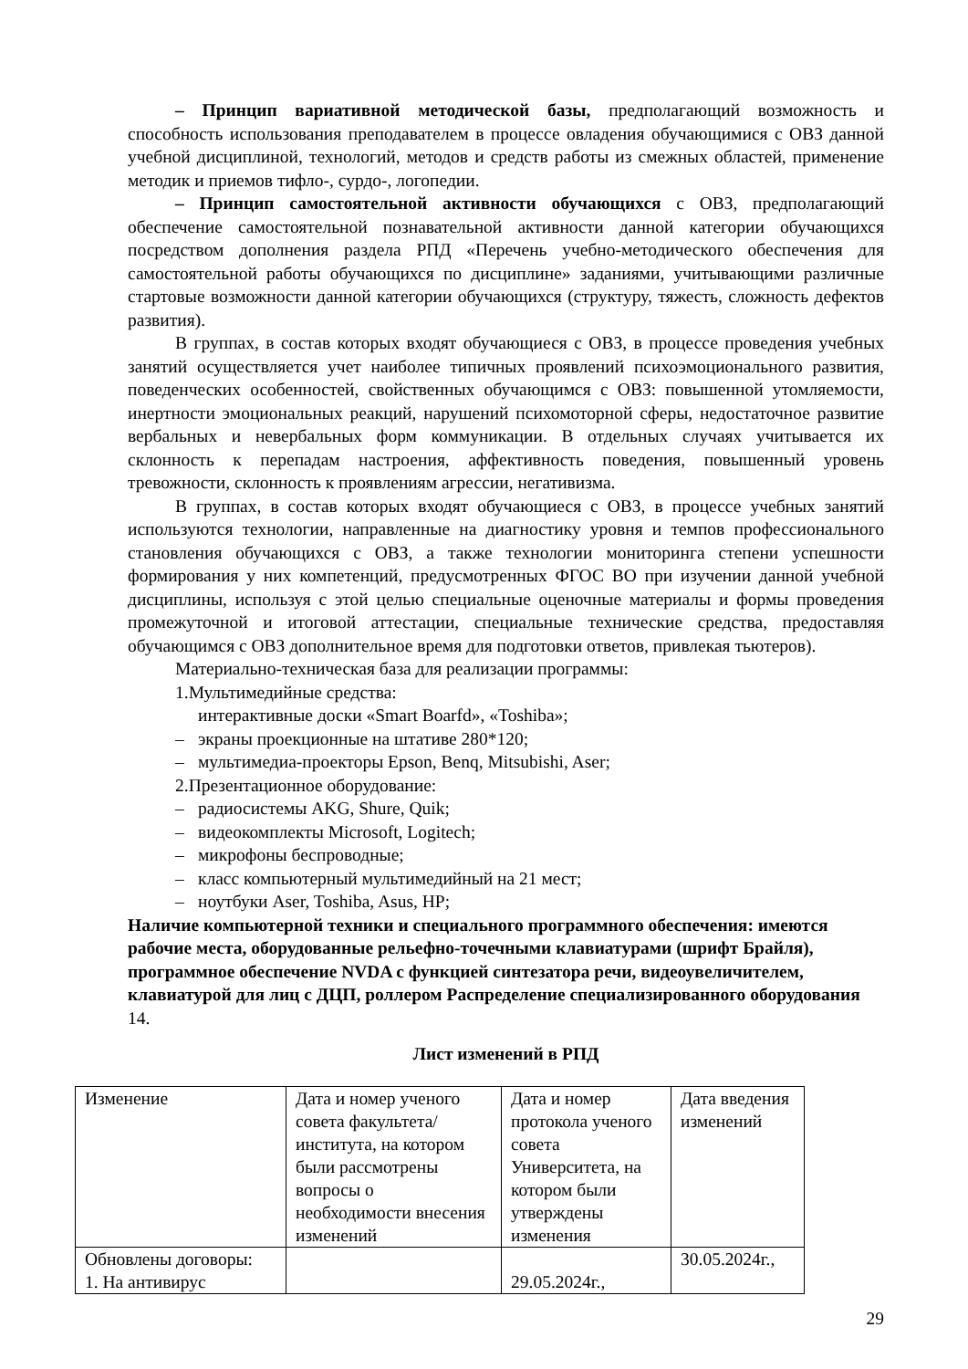– Принцип вариативной методической базы, предполагающий возможность и способность использования преподавателем в процессе овладения обучающимися с ОВЗ данной учебной дисциплиной, технологий, методов и средств работы из смежных областей, применение методик и приемов тифло-, сурдо-, логопедии.
– Принцип самостоятельной активности обучающихся с ОВЗ, предполагающий обеспечение самостоятельной познавательной активности данной категории обучающихся посредством дополнения раздела РПД «Перечень учебно-методического обеспечения для самостоятельной работы обучающихся по дисциплине» заданиями, учитывающими различные стартовые возможности данной категории обучающихся (структуру, тяжесть, сложность дефектов развития).
В группах, в состав которых входят обучающиеся с ОВЗ, в процессе проведения учебных занятий осуществляется учет наиболее типичных проявлений психоэмоционального развития, поведенческих особенностей, свойственных обучающимся с ОВЗ: повышенной утомляемости, инертности эмоциональных реакций, нарушений психомоторной сферы, недостаточное развитие вербальных и невербальных форм коммуникации. В отдельных случаях учитывается их склонность к перепадам настроения, аффективность поведения, повышенный уровень тревожности, склонность к проявлениям агрессии, негативизма.
В группах, в состав которых входят обучающиеся с ОВЗ, в процессе учебных занятий используются технологии, направленные на диагностику уровня и темпов профессионального становления обучающихся с ОВЗ, а также технологии мониторинга степени успешности формирования у них компетенций, предусмотренных ФГОС ВО при изучении данной учебной дисциплины, используя с этой целью специальные оценочные материалы и формы проведения промежуточной и итоговой аттестации, специальные технические средства, предоставляя обучающимся с ОВЗ дополнительное время для подготовки ответов, привлекая тьютеров).
Материально-техническая база для реализации программы:
1.Мультимедийные средства:
интерактивные доски «Smart Boarfd», «Toshiba»;
– экраны проекционные на штативе 280*120;
– мультимедиа-проекторы Epson, Benq, Mitsubishi, Aser;
2.Презентационное оборудование:
– радиосистемы AKG, Shure, Quik;
– видеокомплекты Microsoft, Logitech;
– микрофоны беспроводные;
– класс компьютерный мультимедийный на 21 мест;
– ноутбуки Aser, Toshiba, Asus, HP;
Наличие компьютерной техники и специального программного обеспечения: имеются рабочие места, оборудованные рельефно-точечными клавиатурами (шрифт Брайля), программное обеспечение NVDA с функцией синтезатора речи, видеоувеличителем, клавиатурой для лиц с ДЦП, роллером Распределение специализированного оборудования
14.
Лист изменений в РПД
| Изменение | Дата и номер ученого совета факультета/института, на котором были рассмотрены вопросы о необходимости внесения изменений | Дата и номер протокола ученого совета Университета, на котором были утверждены изменения | Дата введения изменений |
| Обновлены договоры: 1. На антивирус | | 29.05.2024г., | 30.05.2024г., |
29